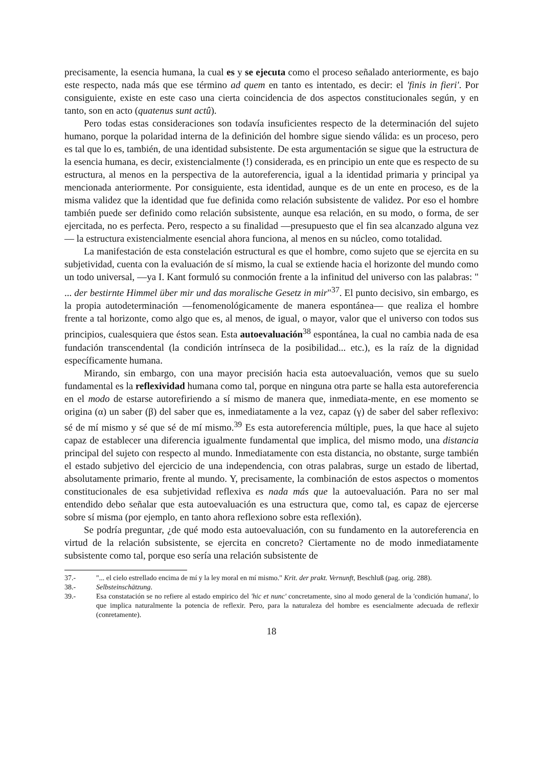precisamente, la esencia humana, la cual es y se ejecuta como el proceso señalado anteriormente, es bajo este respecto, nada más que ese término ad quem en tanto es intentado, es decir: el 'finis in fieri'. Por consiguiente, existe en este caso una cierta coincidencia de dos aspectos constitucionales según, y en tanto, son en acto (quatenus sunt actû).
Pero todas estas consideraciones son todavía insuficientes respecto de la determinación del sujeto humano, porque la polaridad interna de la definición del hombre sigue siendo válida: es un proceso, pero es tal que lo es, también, de una identidad subsistente. De esta argumentación se sigue que la estructura de la esencia humana, es decir, existencialmente (!) considerada, es en principio un ente que es respecto de su estructura, al menos en la perspectiva de la autoreferencia, igual a la identidad primaria y principal ya mencionada anteriormente. Por consiguiente, esta identidad, aunque es de un ente en proceso, es de la misma validez que la identidad que fue definida como relación subsistente de validez. Por eso el hombre también puede ser definido como relación subsistente, aunque esa relación, en su modo, o forma, de ser ejercitada, no es perfecta. Pero, respecto a su finalidad —presupuesto que el fin sea alcanzado alguna vez— la estructura existencialmente esencial ahora funciona, al menos en su núcleo, como totalidad.
La manifestación de esta constelación estructural es que el hombre, como sujeto que se ejercita en su subjetividad, cuenta con la evaluación de sí mismo, la cual se extiende hacia el horizonte del mundo como un todo universal, —ya I. Kant formuló su conmoción frente a la infinitud del universo con las palabras: " ... der bestirnte Himmel über mir und das moralische Gesetz in mir"<sup>37</sup>. El punto decisivo, sin embargo, es la propia autodeterminación —fenomenológicamente de manera espontánea— que realiza el hombre frente a tal horizonte, como algo que es, al menos, de igual, o mayor, valor que el universo con todos sus principios, cualesquiera que éstos sean. Esta autoevaluación<sup>38</sup> espontánea, la cual no cambia nada de esa fundación transcendental (la condición intrínseca de la posibilidad... etc.), es la raíz de la dignidad específicamente humana.
Mirando, sin embargo, con una mayor precisión hacia esta autoevaluación, vemos que su suelo fundamental es la reflexividad humana como tal, porque en ninguna otra parte se halla esta autoreferencia en el modo de estarse autorefiriendo a sí mismo de manera que, inmediata-mente, en ese momento se origina (α) un saber (β) del saber que es, inmediatamente a la vez, capaz (γ) de saber del saber reflexivo: sé de mí mismo y sé que sé de mí mismo.<sup>39</sup> Es esta autoreferencia múltiple, pues, la que hace al sujeto capaz de establecer una diferencia igualmente fundamental que implica, del mismo modo, una distancia principal del sujeto con respecto al mundo. Inmediatamente con esta distancia, no obstante, surge también el estado subjetivo del ejercicio de una independencia, con otras palabras, surge un estado de libertad, absolutamente primario, frente al mundo. Y, precisamente, la combinación de estos aspectos o momentos constitucionales de esa subjetividad reflexiva es nada más que la autoevaluación. Para no ser mal entendido debo señalar que esta autoevaluación es una estructura que, como tal, es capaz de ejercerse sobre sí misma (por ejemplo, en tanto ahora reflexiono sobre esta reflexión).
Se podría preguntar, ¿de qué modo esta autoevaluación, con su fundamento en la autoreferencia en virtud de la relación subsistente, se ejercita en concreto? Ciertamente no de modo inmediatamente subsistente como tal, porque eso sería una relación subsistente de
37.- "... el cielo estrellado encima de mí y la ley moral en mí mismo." Krit. der prakt. Vernunft, Beschluß (pag. orig. 288).
38.- Selbsteinschätzung.
39.- Esa constatación se no refiere al estado empirico del 'hic et nunc' concretamente, sino al modo general de la 'condición humana', lo que implica naturalmente la potencia de reflexir. Pero, para la naturaleza del hombre es esencialmente adecuada de reflexir (conretamente).
18